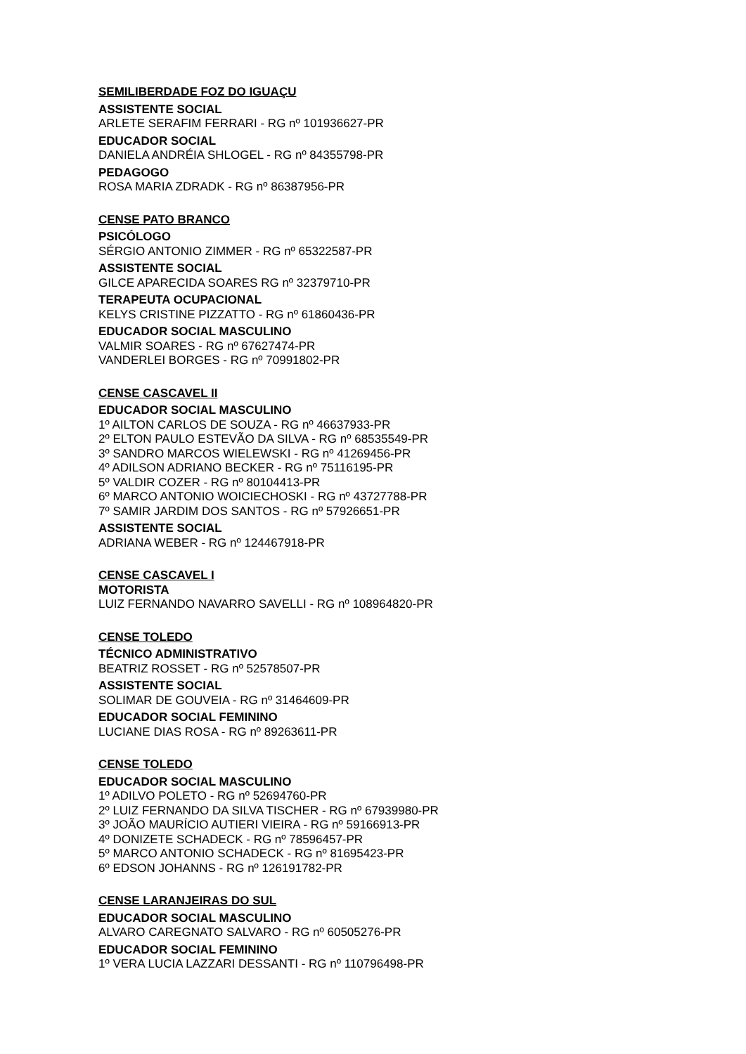SEMILIBERDADE FOZ DO IGUAÇU
ASSISTENTE SOCIAL
ARLETE SERAFIM FERRARI - RG nº 101936627-PR
EDUCADOR SOCIAL
DANIELA ANDRÉIA SHLOGEL - RG nº 84355798-PR
PEDAGOGO
ROSA MARIA ZDRADK - RG nº 86387956-PR
CENSE PATO BRANCO
PSICÓLOGO
SÉRGIO ANTONIO ZIMMER - RG nº 65322587-PR
ASSISTENTE SOCIAL
GILCE APARECIDA SOARES RG nº 32379710-PR
TERAPEUTA OCUPACIONAL
KELYS CRISTINE PIZZATTO - RG nº 61860436-PR
EDUCADOR SOCIAL MASCULINO
VALMIR SOARES - RG nº 67627474-PR
VANDERLEI BORGES - RG nº 70991802-PR
CENSE CASCAVEL II
EDUCADOR SOCIAL MASCULINO
1º AILTON CARLOS DE SOUZA - RG nº 46637933-PR
2º ELTON PAULO ESTEVÃO DA SILVA - RG nº 68535549-PR
3º SANDRO MARCOS WIELEWSKI - RG nº 41269456-PR
4º ADILSON ADRIANO BECKER - RG nº 75116195-PR
5º VALDIR COZER - RG nº 80104413-PR
6º MARCO ANTONIO WOICIECHOSKI - RG nº 43727788-PR
7º SAMIR JARDIM DOS SANTOS - RG nº 57926651-PR
ASSISTENTE SOCIAL
ADRIANA WEBER - RG nº 124467918-PR
CENSE CASCAVEL I
MOTORISTA
LUIZ FERNANDO NAVARRO SAVELLI - RG nº 108964820-PR
CENSE TOLEDO
TÉCNICO ADMINISTRATIVO
BEATRIZ ROSSET - RG nº 52578507-PR
ASSISTENTE SOCIAL
SOLIMAR DE GOUVEIA - RG nº 31464609-PR
EDUCADOR SOCIAL FEMININO
LUCIANE DIAS ROSA - RG nº 89263611-PR
CENSE TOLEDO
EDUCADOR SOCIAL MASCULINO
1º ADILVO POLETO - RG nº 52694760-PR
2º LUIZ FERNANDO DA SILVA TISCHER - RG nº 67939980-PR
3º JOÃO MAURÍCIO AUTIERI VIEIRA - RG nº 59166913-PR
4º DONIZETE SCHADECK - RG nº 78596457-PR
5º MARCO ANTONIO SCHADECK - RG nº 81695423-PR
6º EDSON JOHANNS - RG nº 126191782-PR
CENSE LARANJEIRAS DO SUL
EDUCADOR SOCIAL MASCULINO
ALVARO CAREGNATO SALVARO - RG nº 60505276-PR
EDUCADOR SOCIAL FEMININO
1º VERA LUCIA LAZZARI DESSANTI - RG nº 110796498-PR